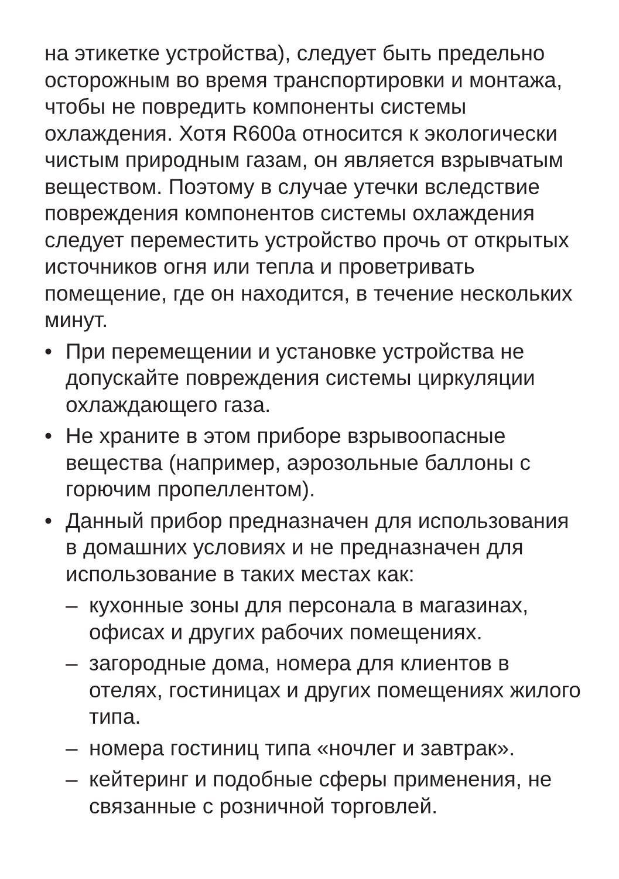на этикетке устройства), следует быть предельно осторожным во время транспортировки и монтажа, чтобы не повредить компоненты системы охлаждения. Хотя R600a относится к экологически чистым природным газам, он является взрывчатым веществом. Поэтому в случае утечки вследствие повреждения компонентов системы охлаждения следует переместить устройство прочь от открытых источников огня или тепла и проветривать помещение, где он находится, в течение нескольких минут.
• При перемещении и установке устройства не допускайте повреждения системы циркуляции охлаждающего газа.
• Не храните в этом приборе взрывоопасные вещества (например, аэрозольные баллоны с горючим пропеллентом).
• Данный прибор предназначен для использования в домашних условиях и не предназначен для использование в таких местах как:
– кухонные зоны для персонала в магазинах, офисах и других рабочих помещениях.
– загородные дома, номера для клиентов в отелях, гостиницах и других помещениях жилого типа.
– номера гостиниц типа «ночлег и завтрак».
– кейтеринг и подобные сферы применения, не связанные с розничной торговлей.